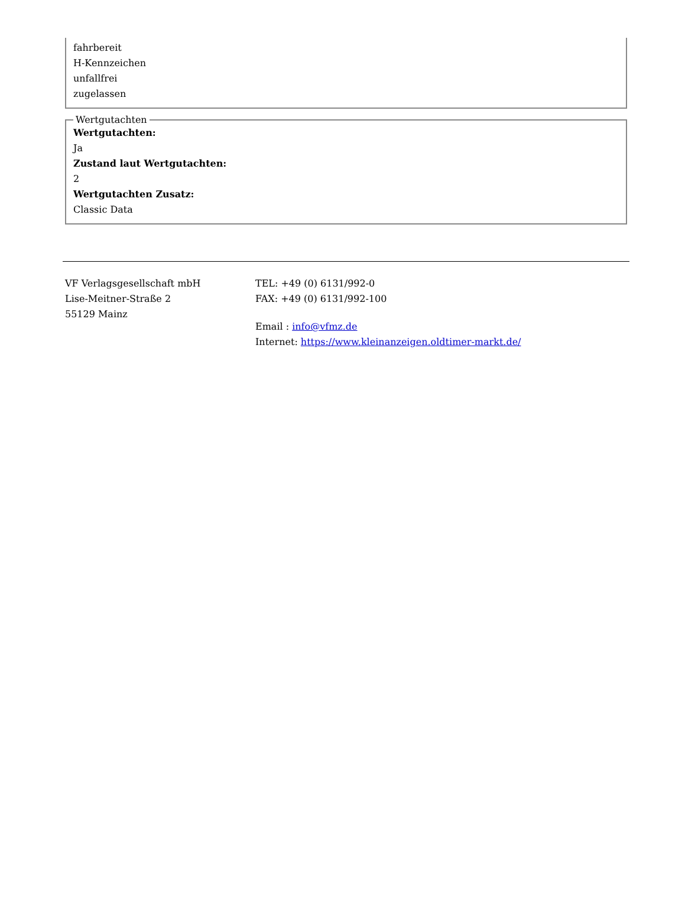fahrbereit
H-Kennzeichen
unfallfrei
zugelassen
Wertgutachten Wertgutachten:
Ja
Zustand laut Wertgutachten:
2
Wertgutachten Zusatz:
Classic Data
VF Verlagsgesellschaft mbH
Lise-Meitner-Straße 2
55129 Mainz
TEL: +49 (0) 6131/992-0
FAX: +49 (0) 6131/992-100
Email : info@vfmz.de
Internet: https://www.kleinanzeigen.oldtimer-markt.de/